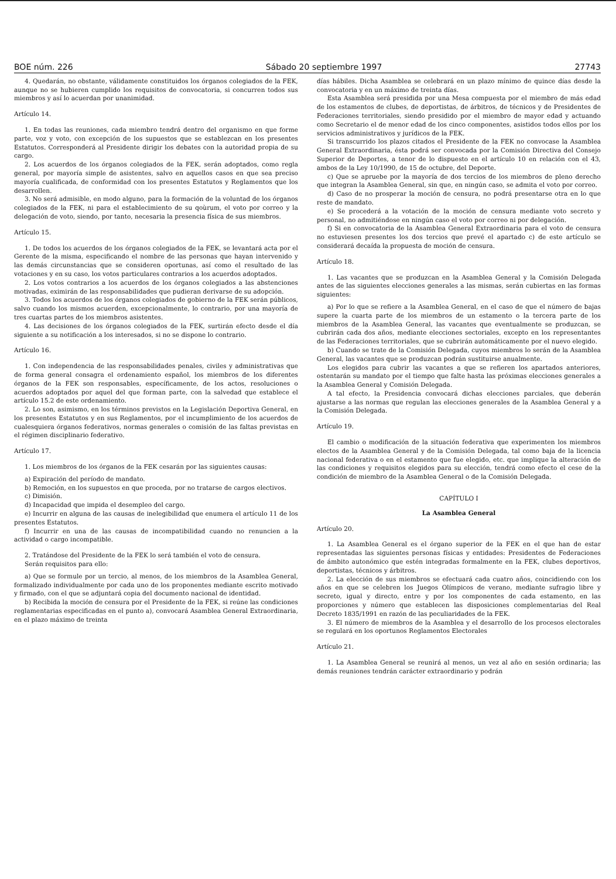BOE núm. 226 Sábado 20 septiembre 1997 27743
4. Quedarán, no obstante, válidamente constituidos los órganos colegiados de la FEK, aunque no se hubieren cumplido los requisitos de convocatoria, si concurren todos sus miembros y así lo acuerdan por unanimidad.
Artículo 14.
1. En todas las reuniones, cada miembro tendrá dentro del organismo en que forme parte, voz y voto, con excepción de los supuestos que se establezcan en los presentes Estatutos. Corresponderá al Presidente dirigir los debates con la autoridad propia de su cargo.
2. Los acuerdos de los órganos colegiados de la FEK, serán adoptados, como regla general, por mayoría simple de asistentes, salvo en aquellos casos en que sea preciso mayoría cualificada, de conformidad con los presentes Estatutos y Reglamentos que los desarrollen.
3. No será admisible, en modo alguno, para la formación de la voluntad de los órganos colegiados de la FEK, ni para el establecimiento de su qoùrum, el voto por correo y la delegación de voto, siendo, por tanto, necesaria la presencia física de sus miembros.
Artículo 15.
1. De todos los acuerdos de los órganos colegiados de la FEK, se levantará acta por el Gerente de la misma, especificando el nombre de las personas que hayan intervenido y las demás circunstancias que se consideren oportunas, así como el resultado de las votaciones y en su caso, los votos particulares contrarios a los acuerdos adoptados.
2. Los votos contrarios a los acuerdos de los órganos colegiados a las abstenciones motivadas, eximirán de las responsabilidades que pudieran derivarse de su adopción.
3. Todos los acuerdos de los órganos colegiados de gobierno de la FEK serán públicos, salvo cuando los mismos acuerden, excepcionalmente, lo contrario, por una mayoría de tres cuartas partes de los miembros asistentes.
4. Las decisiones de los órganos colegiados de la FEK, surtirán efecto desde el día siguiente a su notificación a los interesados, si no se dispone lo contrario.
Artículo 16.
1. Con independencia de las responsabilidades penales, civiles y administrativas que de forma general consagra el ordenamiento español, los miembros de los diferentes órganos de la FEK son responsables, específicamente, de los actos, resoluciones o acuerdos adoptados por aquel del que forman parte, con la salvedad que establece el artículo 15.2 de este ordenamiento.
2. Lo son, asimismo, en los términos previstos en la Legislación Deportiva General, en los presentes Estatutos y en sus Reglamentos, por el incumplimiento de los acuerdos de cualesquiera órganos federativos, normas generales o comisión de las faltas previstas en el régimen disciplinario federativo.
Artículo 17.
1. Los miembros de los órganos de la FEK cesarán por las siguientes causas:
a) Expiración del período de mandato.
b) Remoción, en los supuestos en que proceda, por no tratarse de cargos electivos.
c) Dimisión.
d) Incapacidad que impida el desempleo del cargo.
e) Incurrir en alguna de las causas de inelegibilidad que enumera el artículo 11 de los presentes Estatutos.
f) Incurrir en una de las causas de incompatibilidad cuando no renuncien a la actividad o cargo incompatible.
2. Tratándose del Presidente de la FEK lo será también el voto de censura.
Serán requisitos para ello:
a) Que se formule por un tercio, al menos, de los miembros de la Asamblea General, formalizado individualmente por cada uno de los proponentes mediante escrito motivado y firmado, con el que se adjuntará copia del documento nacional de identidad.
b) Recibida la moción de censura por el Presidente de la FEK, si reúne las condiciones reglamentarias especificadas en el punto a), convocará Asamblea General Extraordinaria, en el plazo máximo de treinta
días hábiles. Dicha Asamblea se celebrará en un plazo mínimo de quince días desde la convocatoria y en un máximo de treinta días.
Esta Asamblea será presidida por una Mesa compuesta por el miembro de más edad de los estamentos de clubes, de deportistas, de árbitros, de técnicos y de Presidentes de Federaciones territoriales, siendo presidido por el miembro de mayor edad y actuando como Secretario el de menor edad de los cinco componentes, asistidos todos ellos por los servicios administrativos y jurídicos de la FEK.
Si transcurrido los plazos citados el Presidente de la FEK no convocase la Asamblea General Extraordinaria, ésta podrá ser convocada por la Comisión Directiva del Consejo Superior de Deportes, a tenor de lo dispuesto en el artículo 10 en relación con el 43, ambos de la Ley 10/1990, de 15 de octubre, del Deporte.
c) Que se apruebe por la mayoría de dos tercios de los miembros de pleno derecho que integran la Asamblea General, sin que, en ningún caso, se admita el voto por correo.
d) Caso de no prosperar la moción de censura, no podrá presentarse otra en lo que reste de mandato.
e) Se procederá a la votación de la moción de censura mediante voto secreto y personal, no admitiéndose en ningún caso el voto por correo ni por delegación.
f) Si en convocatoria de la Asamblea General Extraordinaria para el voto de censura no estuviesen presentes los dos tercios que prevé el apartado c) de este artículo se considerará decaída la propuesta de moción de censura.
Artículo 18.
1. Las vacantes que se produzcan en la Asamblea General y la Comisión Delegada antes de las siguientes elecciones generales a las mismas, serán cubiertas en las formas siguientes:
a) Por lo que se refiere a la Asamblea General, en el caso de que el número de bajas supere la cuarta parte de los miembros de un estamento o la tercera parte de los miembros de la Asamblea General, las vacantes que eventualmente se produzcan, se cubrirán cada dos años, mediante elecciones sectoriales, excepto en los representantes de las Federaciones territoriales, que se cubrirán automáticamente por el nuevo elegido.
b) Cuando se trate de la Comisión Delegada, cuyos miembros lo serán de la Asamblea General, las vacantes que se produzcan podrán sustituirse anualmente.
Los elegidos para cubrir las vacantes a que se refieren los apartados anteriores, ostentarán su mandato por el tiempo que falte hasta las próximas elecciones generales a la Asamblea General y Comisión Delegada.
A tal efecto, la Presidencia convocará dichas elecciones parciales, que deberán ajustarse a las normas que regulan las elecciones generales de la Asamblea General y a la Comisión Delegada.
Artículo 19.
El cambio o modificación de la situación federativa que experimenten los miembros electos de la Asamblea General y de la Comisión Delegada, tal como baja de la licencia nacional federativa o en el estamento que fue elegido, etc. que implique la alteración de las condiciones y requisitos elegidos para su elección, tendrá como efecto el cese de la condición de miembro de la Asamblea General o de la Comisión Delegada.
CAPÍTULO I
La Asamblea General
Artículo 20.
1. La Asamblea General es el órgano superior de la FEK en el que han de estar representadas las siguientes personas físicas y entidades: Presidentes de Federaciones de ámbito autonómico que estén integradas formalmente en la FEK, clubes deportivos, deportistas, técnicos y árbitros.
2. La elección de sus miembros se efectuará cada cuatro años, coincidiendo con los años en que se celebren los Juegos Olímpicos de verano, mediante sufragio libre y secreto, igual y directo, entre y por los componentes de cada estamento, en las proporciones y número que establecen las disposiciones complementarias del Real Decreto 1835/1991 en razón de las peculiaridades de la FEK.
3. El número de miembros de la Asamblea y el desarrollo de los procesos electorales se regulará en los oportunos Reglamentos Electorales
Artículo 21.
1. La Asamblea General se reunirá al menos, un vez al año en sesión ordinaria; las demás reuniones tendrán carácter extraordinario y podrán